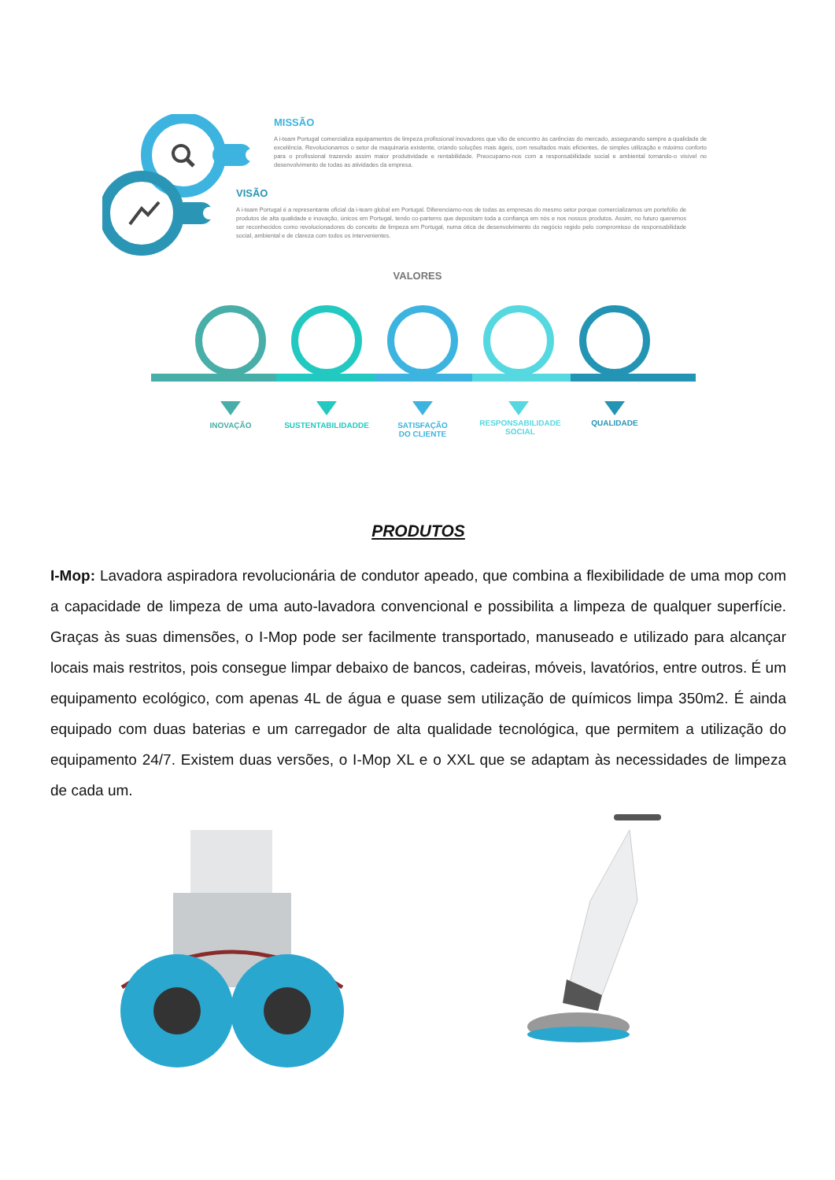MISSÃO
A i-team Portugal comercializa equipamentos de limpeza profissional inovadores que vão de encontro às carências do mercado, assegurando sempre a qualidade de excelência. Revolucionamos o setor de maquinaria existente, criando soluções mais ágeis, com resultados mais eficientes, de simples utilização e máximo conforto para o profissional trazendo assim maior produtividade e rentabilidade. Preocupamo-nos com a responsabilidade social e ambiental tornando-o visível no desenvolvimento de todas as atividades da empresa.
VISÃO
A i-team Portugal é a representante oficial da i-team global em Portugal. Diferenciamo-nos de todas as empresas do mesmo setor porque comercializamos um portefólio de produtos de alta qualidade e inovação, únicos em Portugal, tendo co-parterns que depositam toda a confiança em nós e nos nossos produtos. Assim, no futuro queremos ser reconhecidos como revolucionadores do conceito de limpeza em Portugal, numa ótica de desenvolvimento do negócio regido pelo compromisso de responsabilidade social, ambiental e de clareza com todos os intervenientes.
VALORES
INOVAÇÃO SUSTENTABILIDADDE
SATISFAÇÃO
DO CLIENTE
RESPONSABILIDADE
SOCIAL
QUALIDADE
PRODUTOS
I-Mop: Lavadora aspiradora revolucionária de condutor apeado, que combina a flexibilidade de uma mop com a capacidade de limpeza de uma auto-lavadora convencional e possibilita a limpeza de qualquer superfície. Graças às suas dimensões, o I-Mop pode ser facilmente transportado, manuseado e utilizado para alcançar locais mais restritos, pois consegue limpar debaixo de bancos, cadeiras, móveis, lavatórios, entre outros. É um equipamento ecológico, com apenas 4L de água e quase sem utilização de químicos limpa 350m2. É ainda equipado com duas baterias e um carregador de alta qualidade tecnológica, que permitem a utilização do equipamento 24/7. Existem duas versões, o I-Mop XL e o XXL que se adaptam às necessidades de limpeza de cada um.